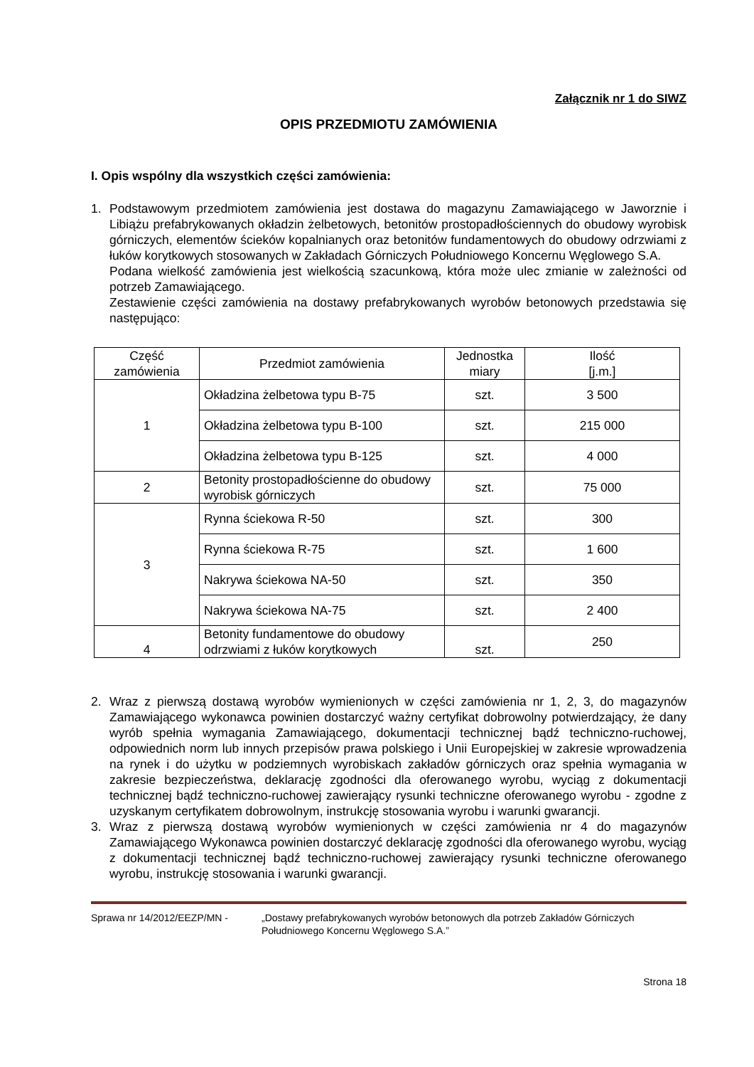Załącznik nr 1 do SIWZ
OPIS PRZEDMIOTU ZAMÓWIENIA
I. Opis wspólny dla wszystkich części zamówienia:
1. Podstawowym przedmiotem zamówienia jest dostawa do magazynu Zamawiającego w Jaworznie i Libiążu prefabrykowanych okładzin żelbetowych, betonitów prostopadłościennych do obudowy wyrobisk górniczych, elementów ścieków kopalnianych oraz betonitów fundamentowych do obudowy odrzwiami z łuków korytkowych stosowanych w Zakładach Górniczych Południowego Koncernu Węglowego S.A.
Podana wielkość zamówienia jest wielkością szacunkową, która może ulec zmianie w zależności od potrzeb Zamawiającego.
Zestawienie części zamówienia na dostawy prefabrykowanych wyrobów betonowych przedstawia się następująco:
| Część zamówienia | Przedmiot zamówienia | Jednostka miary | Ilość [j.m.] |
| --- | --- | --- | --- |
| 1 | Okładzina żelbetowa typu B-75 | szt. | 3 500 |
| | Okładzina żelbetowa typu B-100 | szt. | 215 000 |
| | Okładzina żelbetowa typu B-125 | szt. | 4 000 |
| 2 | Betonity prostopadłościenne do obudowy wyrobisk górniczych | szt. | 75 000 |
| 3 | Rynna ściekowa R-50 | szt. | 300 |
| | Rynna ściekowa R-75 | szt. | 1 600 |
| | Nakrywa ściekowa NA-50 | szt. | 350 |
| | Nakrywa ściekowa NA-75 | szt. | 2 400 |
| 4 | Betonity fundamentowe do obudowy odrzwiami z łuków korytkowych | szt. | 250 |
2. Wraz z pierwszą dostawą wyrobów wymienionych w części zamówienia nr 1, 2, 3, do magazynów Zamawiającego wykonawca powinien dostarczyć ważny certyfikat dobrowolny potwierdzający, że dany wyrób spełnia wymagania Zamawiającego, dokumentacji technicznej bądź techniczno-ruchowej, odpowiednich norm lub innych przepisów prawa polskiego i Unii Europejskiej w zakresie wprowadzenia na rynek i do użytku w podziemnych wyrobiskach zakładów górniczych oraz spełnia wymagania w zakresie bezpieczeństwa, deklarację zgodności dla oferowanego wyrobu, wyciąg z dokumentacji technicznej bądź techniczno-ruchowej zawierający rysunki techniczne oferowanego wyrobu - zgodne z uzyskanym certyfikatem dobrowolnym, instrukcję stosowania wyrobu i warunki gwarancji.
3. Wraz z pierwszą dostawą wyrobów wymienionych w części zamówienia nr 4 do magazynów Zamawiającego Wykonawca powinien dostarczyć deklarację zgodności dla oferowanego wyrobu, wyciąg z dokumentacji technicznej bądź techniczno-ruchowej zawierający rysunki techniczne oferowanego wyrobu, instrukcję stosowania i warunki gwarancji.
Sprawa nr 14/2012/EEZP/MN - „Dostawy prefabrykowanych wyrobów betonowych dla potrzeb Zakładów Górniczych Południowego Koncernu Węglowego S.A.”
Strona 18